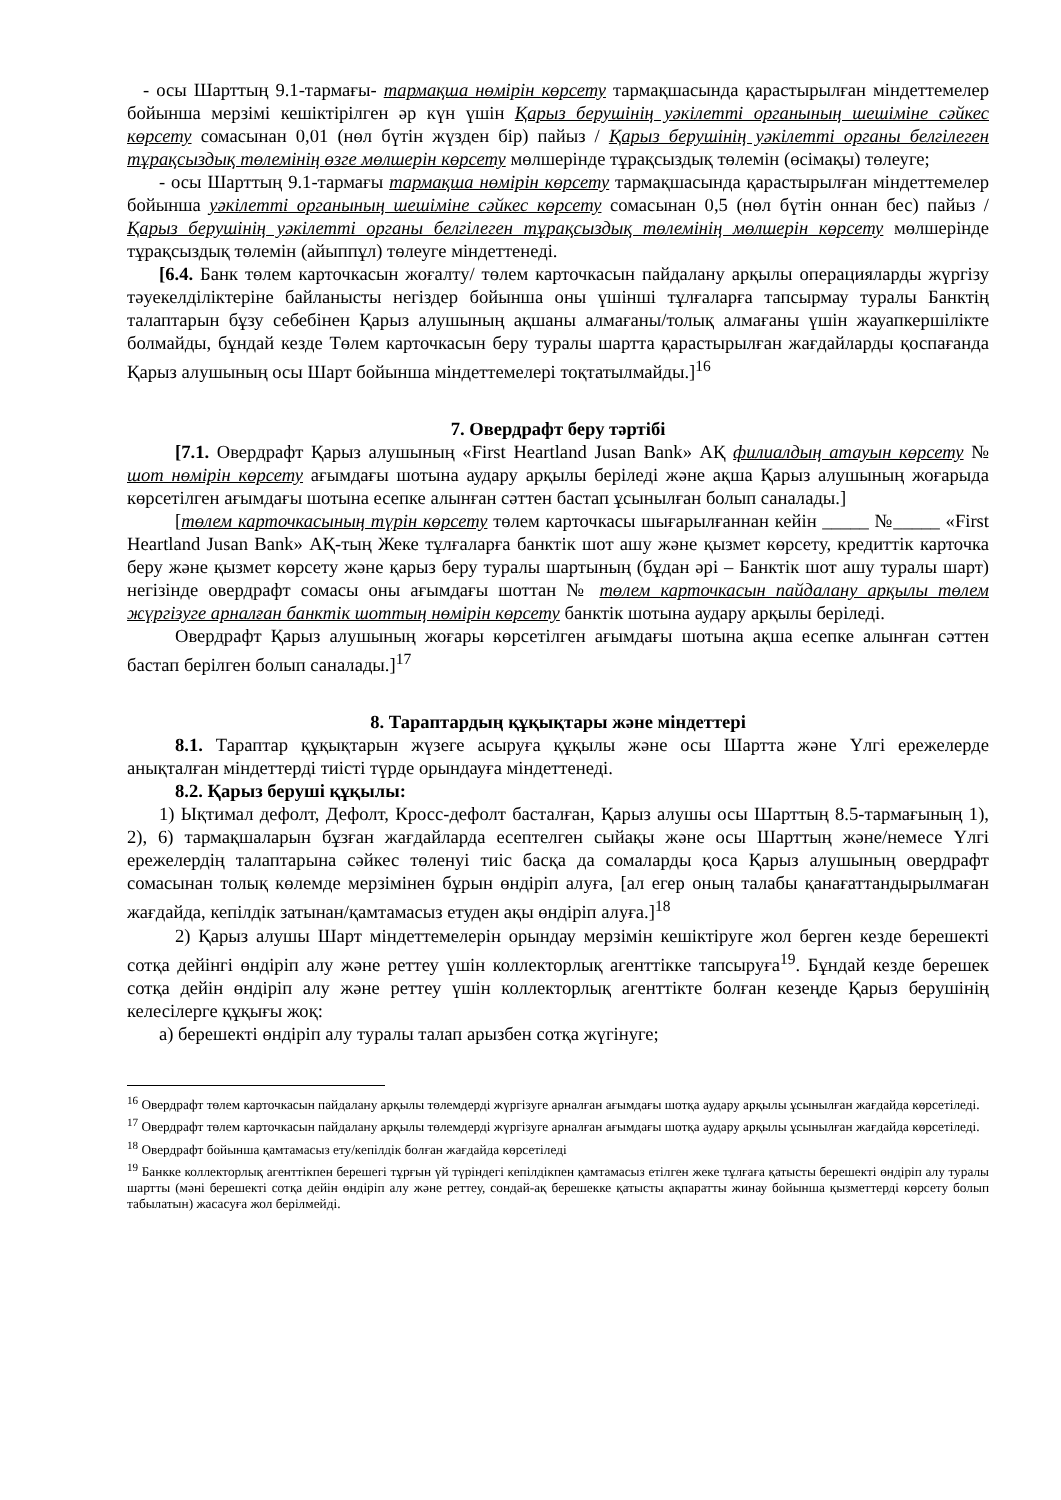- осы Шарттың 9.1-тармағы- тармақша нөмірін көрсету тармақшасында қарастырылған міндеттемелер бойынша мерзімі кешіктірілген әр күн үшін Қарыз берушінің уәкілетті органының шешіміне сәйкес көрсету сомасынан 0,01 (нөл бүтін жүзден бір) пайыз / Қарыз берушінің уәкілетті органы белгілеген тұрақсыздық төлемінің өзге мөлшерін көрсету мөлшерінде тұрақсыздық төлемін (өсімақы) төлеуге;
- осы Шарттың 9.1-тармағы тармақша нөмірін көрсету тармақшасында қарастырылған міндеттемелер бойынша уәкілетті органының шешіміне сәйкес көрсету сомасынан 0,5 (нөл бүтін оннан бес) пайыз / Қарыз берушінің уәкілетті органы белгілеген тұрақсыздық төлемінің мөлшерін көрсету мөлшерінде тұрақсыздық төлемін (айыппұл) төлеуге міндеттенеді.
[6.4. Банк төлем карточкасын жоғалту/ төлем карточкасын пайдалану арқылы операцияларды жүргізу тәуекелділіктеріне байланысты негіздер бойынша оны үшінші тұлғаларға тапсырмау туралы Банктің талаптарын бұзу себебінен Қарыз алушының ақшаны алмағаны/толық алмағаны үшін жауапкершілікте болмайды, бұндай кезде Төлем карточкасын беру туралы шартта қарастырылған жағдайларды қоспағанда Қарыз алушының осы Шарт бойынша міндеттемелері тоқтатылмайды.]<sup>16</sup>
7. Овердрафт беру тәртібі
[7.1. Овердрафт Қарыз алушының «First Heartland Jusan Bank» АҚ филиалдың атауын көрсету № шот нөмірін көрсету ағымдағы шотына аудару арқылы беріледі және ақша Қарыз алушының жоғарыда көрсетілген ағымдағы шотына есепке алынған сәттен бастап ұсынылған болып саналады.]
[төлем карточкасының түрін көрсету төлем карточкасы шығарылғаннан кейін _____ №_____ «First Heartland Jusan Bank» АҚ-тың Жеке тұлғаларға банктік шот ашу және қызмет көрсету, кредиттік карточка беру және қызмет көрсету және қарыз беру туралы шартының (бұдан әрі – Банктік шот ашу туралы шарт) негізінде овердрафт сомасы оны ағымдағы шоттан № төлем карточкасын пайдалану арқылы төлем жүргізуге арналған банктік шоттың нөмірін көрсету банктік шотына аудару арқылы беріледі.
Овердрафт Қарыз алушының жоғары көрсетілген ағымдағы шотына ақша есепке алынған сәттен бастап берілген болып саналады.]<sup>17</sup>
8. Тараптардың құқықтары және міндеттері
8.1. Тараптар құқықтарын жүзеге асыруға құқылы және осы Шартта және Үлгі ережелерде анықталған міндеттерді тиісті түрде орындауға міндеттенеді.
8.2. Қарыз беруші құқылы:
1) Ықтимал дефолт, Дефолт, Кросс-дефолт басталған, Қарыз алушы осы Шарттың 8.5-тармағының 1), 2), 6) тармақшаларын бұзған жағдайларда есептелген сыйақы және осы Шарттың және/немесе Үлгі ережелердің талаптарына сәйкес төленуі тиіс басқа да сомаларды қоса Қарыз алушының овердрафт сомасынан толық көлемде мерзімінен бұрын өндіріп алуға, [ал егер оның талабы қанағаттандырылмаған жағдайда, кепілдік затынан/қамтамасыз етуден ақы өндіріп алуға.]<sup>18</sup>
2) Қарыз алушы Шарт міндеттемелерін орындау мерзімін кешіктіруге жол берген кезде берешекті сотқа дейінгі өндіріп алу және реттеу үшін коллекторлық агенттікке тапсыруға<sup>19</sup>. Бұндай кезде берешек сотқа дейін өндіріп алу және реттеу үшін коллекторлық агенттікте болған кезеңде Қарыз берушінің келесілерге құқығы жоқ:
а) берешекті өндіріп алу туралы талап арызбен сотқа жүгінуге;
<sup>16</sup> Овердрафт төлем карточкасын пайдалану арқылы төлемдерді жүргізуге арналған ағымдағы шотқа аудару арқылы ұсынылған жағдайда көрсетіледі.
<sup>17</sup> Овердрафт төлем карточкасын пайдалану арқылы төлемдерді жүргізуге арналған ағымдағы шотқа аудару арқылы ұсынылған жағдайда көрсетіледі.
<sup>18</sup> Овердрафт бойынша қамтамасыз ету/кепілдік болған жағдайда көрсетіледі
<sup>19</sup> Банкке коллекторлық агенттікпен берешегі тұрғын үй түріндегі кепілдікпен қамтамасыз етілген жеке тұлғаға қатысты берешекті өндіріп алу туралы шартты (мәні берешекті сотқа дейін өндіріп алу және реттеу, сондай-ақ берешекке қатысты ақпаратты жинау бойынша қызметтерді көрсету болып табылатын) жасасуға жол берілмейді.